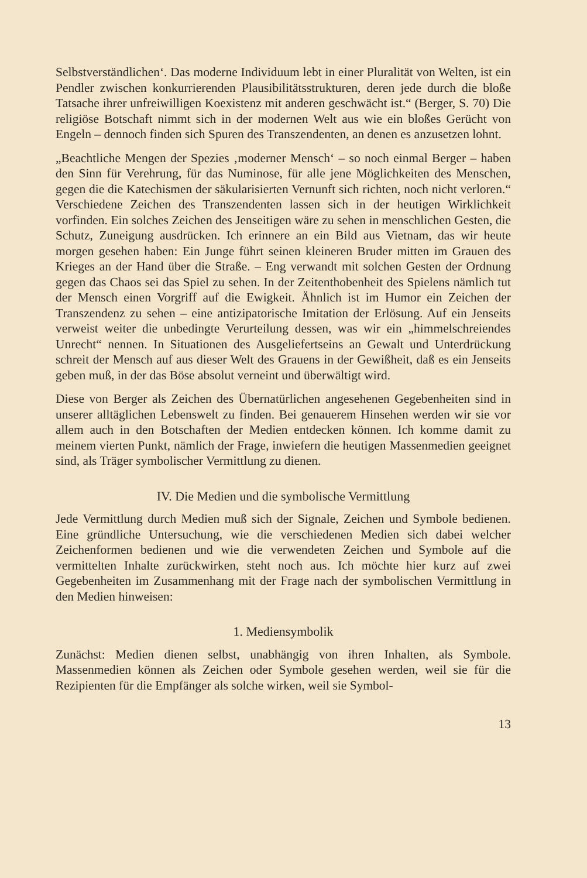Selbstverständlichen‘. Das moderne Individuum lebt in einer Pluralität von Welten, ist ein Pendler zwischen konkurrierenden Plausibilitätsstrukturen, deren jede durch die bloße Tatsache ihrer unfreiwilligen Koexistenz mit anderen geschwächt ist.“ (Berger, S. 70) Die religiöse Botschaft nimmt sich in der modernen Welt aus wie ein bloßes Gerücht von Engeln – dennoch finden sich Spuren des Transzendenten, an denen es anzusetzen lohnt.
„Beachtliche Mengen der Spezies ‚moderner Mensch‘ – so noch einmal Berger – haben den Sinn für Verehrung, für das Numinose, für alle jene Möglichkeiten des Menschen, gegen die die Katechismen der säkularisierten Vernunft sich richten, noch nicht verloren.“ Verschiedene Zeichen des Transzendenten lassen sich in der heutigen Wirklichkeit vorfinden. Ein solches Zeichen des Jenseitigen wäre zu sehen in menschlichen Gesten, die Schutz, Zuneigung ausdrücken. Ich erinnere an ein Bild aus Vietnam, das wir heute morgen gesehen haben: Ein Junge führt seinen kleineren Bruder mitten im Grauen des Krieges an der Hand über die Straße. – Eng verwandt mit solchen Gesten der Ordnung gegen das Chaos sei das Spiel zu sehen. In der Zeitenthobenheit des Spielens nämlich tut der Mensch einen Vorgriff auf die Ewigkeit. Ähnlich ist im Humor ein Zeichen der Transzendenz zu sehen – eine antizipatorische Imitation der Erlösung. Auf ein Jenseits verweist weiter die unbedingte Verurteilung dessen, was wir ein „himmelschreiendes Unrecht“ nennen. In Situationen des Ausgeliefertseins an Gewalt und Unterdrückung schreit der Mensch auf aus dieser Welt des Grauens in der Gewißheit, daß es ein Jenseits geben muß, in der das Böse absolut verneint und überwältigt wird.
Diese von Berger als Zeichen des Übernatürlichen angesehenen Gegebenheiten sind in unserer alltäglichen Lebenswelt zu finden. Bei genauerem Hinsehen werden wir sie vor allem auch in den Botschaften der Medien entdecken können. Ich komme damit zu meinem vierten Punkt, nämlich der Frage, inwiefern die heutigen Massenmedien geeignet sind, als Träger symbolischer Vermittlung zu dienen.
IV. Die Medien und die symbolische Vermittlung
Jede Vermittlung durch Medien muß sich der Signale, Zeichen und Symbole bedienen. Eine gründliche Untersuchung, wie die verschiedenen Medien sich dabei welcher Zeichenformen bedienen und wie die verwendeten Zeichen und Symbole auf die vermittelten Inhalte zurückwirken, steht noch aus. Ich möchte hier kurz auf zwei Gegebenheiten im Zusammenhang mit der Frage nach der symbolischen Vermittlung in den Medien hinweisen:
1. Mediensymbolik
Zunächst: Medien dienen selbst, unabhängig von ihren Inhalten, als Symbole. Massenmedien können als Zeichen oder Symbole gesehen werden, weil sie für die Rezipienten für die Empfänger als solche wirken, weil sie Symbol-
13